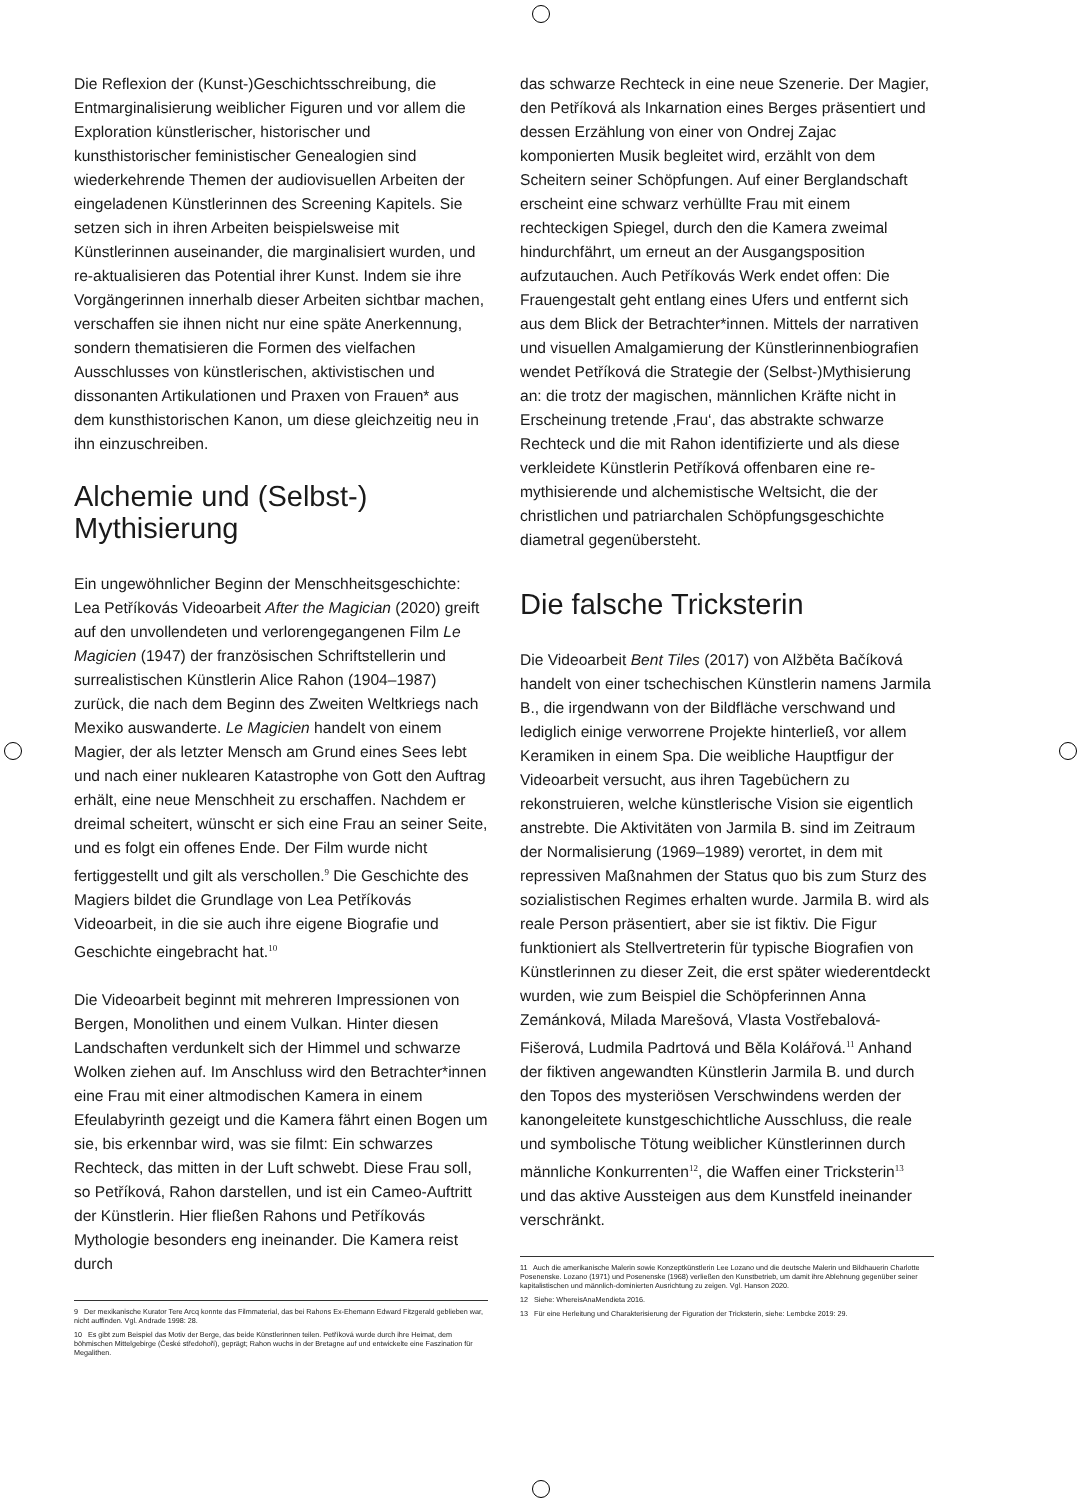Die Reflexion der (Kunst-)Geschichtsschreibung, die Entmarginalisierung weiblicher Figuren und vor allem die Exploration künstlerischer, historischer und kunsthistorischer feministischer Genealogien sind wiederkehrende Themen der audiovisuellen Arbeiten der eingeladenen Künstlerinnen des Screening Kapitels. Sie setzen sich in ihren Arbeiten beispielsweise mit Künstlerinnen auseinander, die marginalisiert wurden, und re-aktualisieren das Potential ihrer Kunst. Indem sie ihre Vorgängerinnen innerhalb dieser Arbeiten sichtbar machen, verschaffen sie ihnen nicht nur eine späte Anerkennung, sondern thematisieren die Formen des vielfachen Ausschlusses von künstlerischen, aktivistischen und dissonanten Artikulationen und Praxen von Frauen* aus dem kunsthistorischen Kanon, um diese gleichzeitig neu in ihn einzuschreiben.
Alchemie und (Selbst-) Mythisierung
Ein ungewöhnlicher Beginn der Menschheitsgeschichte: Lea Petříkovás Videoarbeit After the Magician (2020) greift auf den unvollendeten und verlorengegangenen Film Le Magicien (1947) der französischen Schriftstellerin und surrealistischen Künstlerin Alice Rahon (1904–1987) zurück, die nach dem Beginn des Zweiten Weltkriegs nach Mexiko auswanderte. Le Magicien handelt von einem Magier, der als letzter Mensch am Grund eines Sees lebt und nach einer nuklearen Katastrophe von Gott den Auftrag erhält, eine neue Menschheit zu erschaffen. Nachdem er dreimal scheitert, wünscht er sich eine Frau an seiner Seite, und es folgt ein offenes Ende. Der Film wurde nicht fertiggestellt und gilt als verschollen.<sup>9</sup> Die Geschichte des Magiers bildet die Grundlage von Lea Petříkovás Videoarbeit, in die sie auch ihre eigene Biografie und Geschichte eingebracht hat.<sup>10</sup>
Die Videoarbeit beginnt mit mehreren Impressionen von Bergen, Monolithen und einem Vulkan. Hinter diesen Landschaften verdunkelt sich der Himmel und schwarze Wolken ziehen auf. Im Anschluss wird den Betrachter*innen eine Frau mit einer altmodischen Kamera in einem Efeulabyrinth gezeigt und die Kamera fährt einen Bogen um sie, bis erkennbar wird, was sie filmt: Ein schwarzes Rechteck, das mitten in der Luft schwebt. Diese Frau soll, so Petříková, Rahon darstellen, und ist ein Cameo-Auftritt der Künstlerin. Hier fließen Rahons und Petříkovás Mythologie besonders eng ineinander. Die Kamera reist durch
9 Der mexikanische Kurator Tere Arcq konnte das Filmmaterial, das bei Rahons Ex-Ehemann Edward Fitzgerald geblieben war, nicht auffinden. Vgl. Andrade 1998: 28.
10 Es gibt zum Beispiel das Motiv der Berge, das beide Künstlerinnen teilen. Petříková wurde durch ihre Heimat, dem böhmischen Mittelgebirge (České středohoří), geprägt; Rahon wuchs in der Bretagne auf und entwickelte eine Faszination für Megalithen.
das schwarze Rechteck in eine neue Szenerie. Der Magier, den Petříková als Inkarnation eines Berges präsentiert und dessen Erzählung von einer von Ondrej Zajac komponierten Musik begleitet wird, erzählt von dem Scheitern seiner Schöpfungen. Auf einer Berglandschaft erscheint eine schwarz verhüllte Frau mit einem rechteckigen Spiegel, durch den die Kamera zweimal hindurchfährt, um erneut an der Ausgangsposition aufzutauchen. Auch Petříkovás Werk endet offen: Die Frauengestalt geht entlang eines Ufers und entfernt sich aus dem Blick der Betrachter*innen. Mittels der narrativen und visuellen Amalgamierung der Künstlerinnenbiografien wendet Petříková die Strategie der (Selbst-)Mythisierung an: die trotz der magischen, männlichen Kräfte nicht in Erscheinung tretende ‚Frau‘, das abstrakte schwarze Rechteck und die mit Rahon identifizierte und als diese verkleidete Künstlerin Petříková offenbaren eine re-mythisierende und alchemistische Weltsicht, die der christlichen und patriarchalen Schöpfungsgeschichte diametral gegenübersteht.
Die falsche Trickster­in
Die Videoarbeit Bent Tiles (2017) von Alžběta Bačíková handelt von einer tschechischen Künstlerin namens Jarmila B., die irgendwann von der Bildfläche verschwand und lediglich einige verworrene Projekte hinterließ, vor allem Keramiken in einem Spa. Die weibliche Hauptfigur der Videoarbeit versucht, aus ihren Tagebüchern zu rekonstruieren, welche künstlerische Vision sie eigentlich anstrebte. Die Aktivitäten von Jarmila B. sind im Zeitraum der Normalisierung (1969–1989) verortet, in dem mit repressiven Maßnahmen der Status quo bis zum Sturz des sozialistischen Regimes erhalten wurde. Jarmila B. wird als reale Person präsentiert, aber sie ist fiktiv. Die Figur funktioniert als Stellvertreterin für typische Biografien von Künstlerinnen zu dieser Zeit, die erst später wiederentdeckt wurden, wie zum Beispiel die Schöpferinnen Anna Zemánková, Milada Marešová, Vlasta Vostřebalová-Fišerová, Ludmila Padrtová und Běla Kolářová.<sup>11</sup> Anhand der fiktiven angewandten Künstlerin Jarmila B. und durch den Topos des mysteriösen Verschwindens werden der kanongeleitete kunstgeschichtliche Ausschluss, die reale und symbolische Tötung weiblicher Künstlerinnen durch männliche Konkurrenten<sup>12</sup>, die Waffen einer Tricksterin<sup>13</sup> und das aktive Aussteigen aus dem Kunstfeld ineinander verschränkt.
11 Auch die amerikanische Malerin sowie Konzeptkünstlerin Lee Lozano und die deutsche Malerin und Bildhauerin Charlotte Posenenske. Lozano (1971) und Posenenske (1968) verließen den Kunstbetrieb, um damit ihre Ablehnung gegenüber seiner kapitalistischen und männlich-dominierten Ausrichtung zu zeigen. Vgl. Hanson 2020.
12 Siehe: WhereisAnaMendieta 2016.
13 Für eine Herleitung und Charakterisierung der Figuration der Tricksterin, siehe: Lembcke 2019: 29.